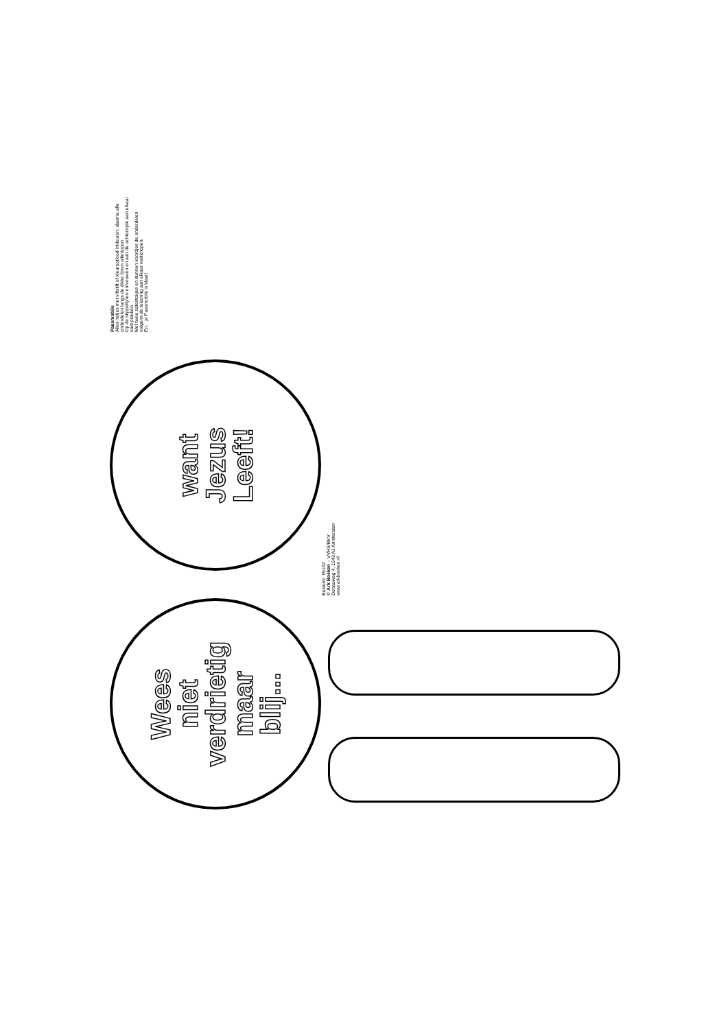Wees
niet
verdrietig
maar
blij...
want
Jezus
Leeft!
Paasmobile
Alles netjes met viltstift of kleurpotlood inkleuren, daarna alle onderdelen langs de dikke lijnen uitknippen.
Op de stippellijnen omvouwen en aan de achterzijde aan elkaar vast plakken.
Met twee satestokjes en dunnen koordjes de onderdelen volgens de tekening aan elkaar vastknopen.
En... je Paasmobile is klaar!
Bestelnr. 95102
© Ark Boeken – VVHS/BKV
Donauweg 4, 1043 AJ Amsterdam
www.arkboeken.nl